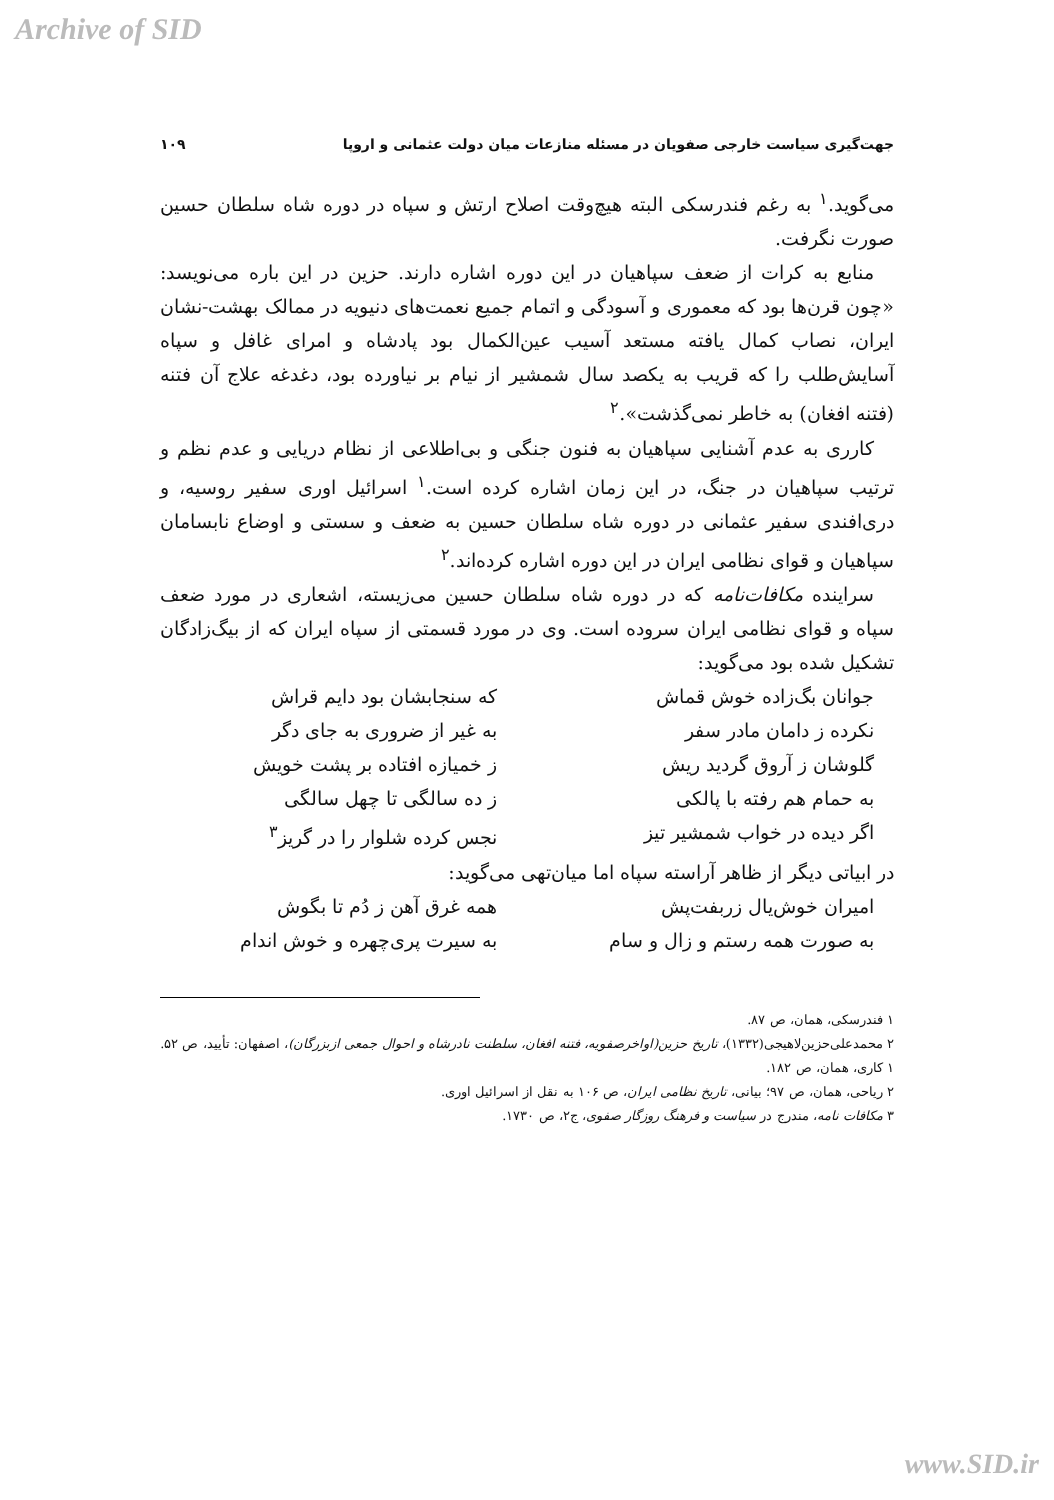Archive of SID
جهت‌گیری سیاست خارجی صفویان در مسئله منازعات میان دولت عثمانی و اروپا ۱۰۹
می‌گوید.<sup>۱</sup> به رغم فندرسکی البته هیچ‌وقت اصلاح ارتش و سپاه در دوره شاه سلطان حسین صورت نگرفت.
منابع به کرات از ضعف سپاهیان در این دوره اشاره دارند. حزین در این باره می‌نویسد: «چون قرن‌ها بود که معموری و آسودگی و اتمام جمیع نعمت‌های دنیویه در ممالک بهشت-نشان ایران، نصاب کمال یافته مستعد آسیب عین‌الکمال بود پادشاه و امرای غافل و سپاه آسایش‌طلب را که قریب به یکصد سال شمشیر از نیام بر نیاورده بود، دغدغه علاج آن فتنه (فتنه افغان) به خاطر نمی‌گذشت».<sup>۲</sup>
کارری به عدم آشنایی سپاهیان به فنون جنگی و بی‌اطلاعی از نظام دریایی و عدم نظم و ترتیب سپاهیان در جنگ، در این زمان اشاره کرده است.<sup>۱</sup> اسرائیل اوری سفیر روسیه، و دری‌افندی سفیر عثمانی در دوره شاه سلطان حسین به ضعف و سستی و اوضاع نابسامان سپاهیان و قوای نظامی ایران در این دوره اشاره کرده‌اند.<sup>۲</sup>
سراینده مکافات‌نامه که در دوره شاه سلطان حسین می‌زیسته، اشعاری در مورد ضعف سپاه و قوای نظامی ایران سروده است. وی در مورد قسمتی از سپاه ایران که از بیگ‌زادگان تشکیل شده بود می‌گوید:
جوانان بگ‌زاده خوش قماش که سنجابشان بود دایم قراش نکرده ز دامان مادر سفر به غیر از ضروری به جای دگر گلوشان ز آروق گردید ریش ز خمیازه افتاده بر پشت خویش به حمام هم رفته با پالکی ز ده سالگی تا چهل سالگی اگر دیده در خواب شمشیر تیز نجس کرده شلوار را در گریز<sup>۳</sup>
در ابیاتی دیگر از ظاهر آراسته سپاه اما میان‌تهی می‌گوید:
امیران خوش‌یال زربفت‌پش همه غرق آهن ز دُم تا بگوش به صورت همه رستم و زال و سام به سیرت پری‌چهره و خوش اندام
۱ فندرسکی، همان، ص ۸۷.
۲ محمدعلی‌حزین‌لاهیجی(۱۳۳۲)، تاریخ حزین(اواخرصفویه، فتنه افغان، سلطنت نادرشاه و احوال جمعی ازبزرگان)، اصفهان: تأیید، ص ۵۲.
۱ کاری، همان، ص ۱۸۲.
۲ ریاحی، همان، ص ۹۷؛ بیانی، تاریخ نظامی ایران، ص ۱۰۶ به نقل از اسرائیل اوری.
۳ مکافات نامه، مندرج در سیاست و فرهنگ روزگار صفوی، ج۲، ص ۱۷۳۰.
www.SID.ir